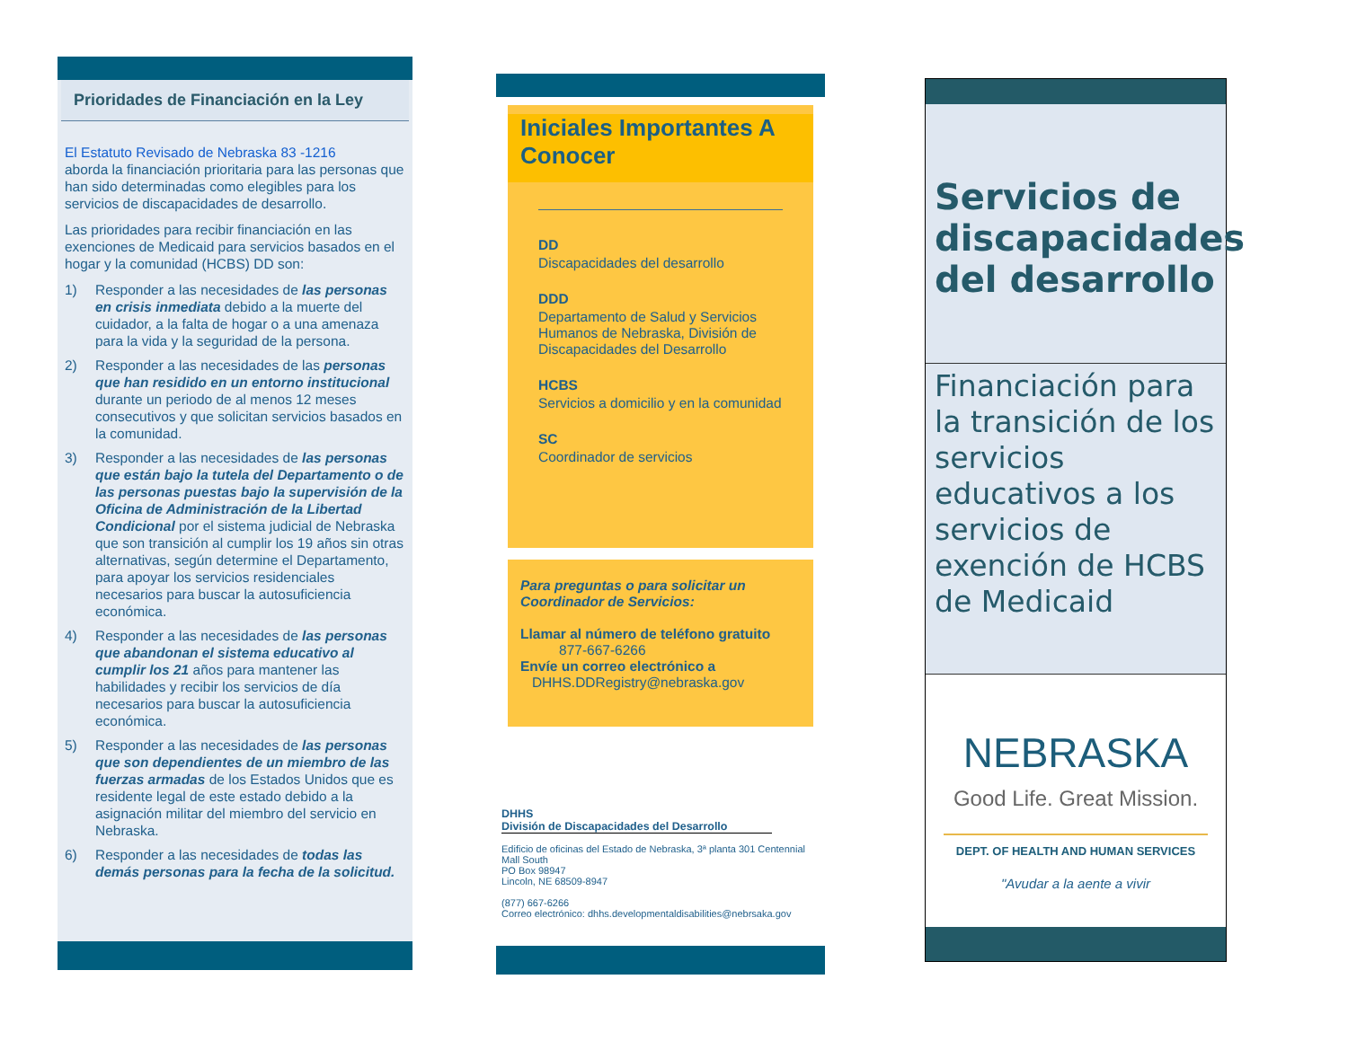Prioridades de Financiación en la Ley
El Estatuto Revisado de Nebraska 83 -1216
aborda la financiación prioritaria para las personas que han sido determinadas como elegibles para los servicios de discapacidades de desarrollo.
Las prioridades para recibir financiación en las exenciones de Medicaid para servicios basados en el hogar y la comunidad (HCBS) DD son:
1) Responder a las necesidades de las personas en crisis inmediata debido a la muerte del cuidador, a la falta de hogar o a una amenaza para la vida y la seguridad de la persona.
2) Responder a las necesidades de las personas que han residido en un entorno institucional durante un periodo de al menos 12 meses consecutivos y que solicitan servicios basados en la comunidad.
3) Responder a las necesidades de las personas que están bajo la tutela del Departamento o de las personas puestas bajo la supervisión de la Oficina de Administración de la Libertad Condicional por el sistema judicial de Nebraska que son transición al cumplir los 19 años sin otras alternativas, según determine el Departamento, para apoyar los servicios residenciales necesarios para buscar la autosuficiencia económica.
4) Responder a las necesidades de las personas que abandonan el sistema educativo al cumplir los 21 años para mantener las habilidades y recibir los servicios de día necesarios para buscar la autosuficiencia económica.
5) Responder a las necesidades de las personas que son dependientes de un miembro de las fuerzas armadas de los Estados Unidos que es residente legal de este estado debido a la asignación militar del miembro del servicio en Nebraska.
6) Responder a las necesidades de todas las demás personas para la fecha de la solicitud.
Iniciales Importantes A Conocer
DD
Discapacidades del desarrollo
DDD
Departamento de Salud y Servicios Humanos de Nebraska, División de Discapacidades del Desarrollo
HCBS
Servicios a domicilio y en la comunidad
SC
Coordinador de servicios
Para preguntas o para solicitar un Coordinador de Servicios:
Llamar al número de teléfono gratuito
877-667-6266
Envíe un correo electrónico a
DHHS.DDRegistry@nebraska.gov
DHHS
División de Discapacidades del Desarrollo
Edificio de oficinas del Estado de Nebraska, 3ª planta 301 Centennial Mall South
PO Box 98947
Lincoln, NE 68509-8947
(877) 667-6266
Correo electrónico: dhhs.developmentaldisabilities@nebrsaka.gov
Servicios de discapacidades del desarrollo
Financiación para la transición de los servicios educativos a los servicios de exención de HCBS de Medicaid
NEBRASKA
Good Life. Great Mission.
DEPT. OF HEALTH AND HUMAN SERVICES
"Avudar a la aente a vivir